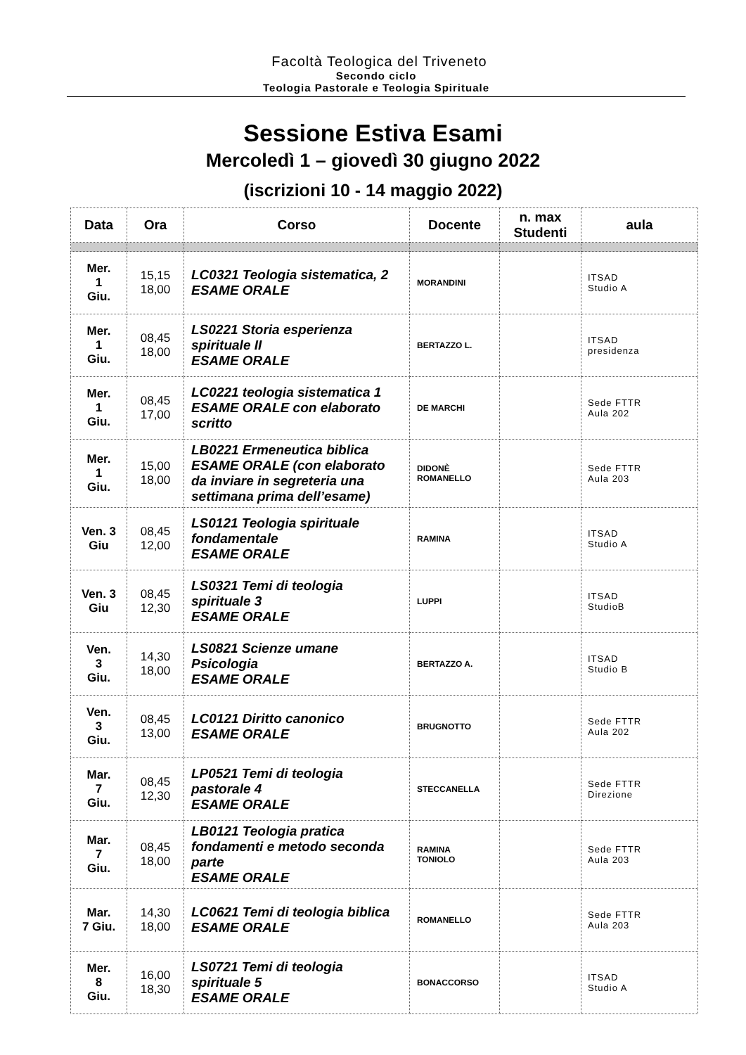Facoltà Teologica del Triveneto
Secondo ciclo
Teologia Pastorale e Teologia Spirituale
Sessione Estiva Esami
Mercoledì 1 – giovedì 30 giugno 2022
(iscrizioni 10 - 14 maggio 2022)
| Data | Ora | Corso | Docente | n. max Studenti | aula |
| --- | --- | --- | --- | --- | --- |
| Mer. 1 Giu. | 15,15 18,00 | LC0321 Teologia sistematica, 2 ESAME ORALE | MORANDINI | | ITSAD Studio A |
| Mer. 1 Giu. | 08,45 18,00 | LS0221 Storia esperienza spirituale II ESAME ORALE | BERTAZZO L. | | ITSAD presidenza |
| Mer. 1 Giu. | 08,45 17,00 | LC0221 teologia sistematica 1 ESAME ORALE con elaborato scritto | DE MARCHI | | Sede FTTR Aula 202 |
| Mer. 1 Giu. | 15,00 18,00 | LB0221 Ermeneutica biblica ESAME ORALE (con elaborato da inviare in segreteria una settimana prima dell’esame) | DIDONÈ ROMANELLO | | Sede FTTR Aula 203 |
| Ven. 3 Giu | 08,45 12,00 | LS0121 Teologia spirituale fondamentale ESAME ORALE | RAMINA | | ITSAD Studio A |
| Ven. 3 Giu | 08,45 12,30 | LS0321 Temi di teologia spirituale 3 ESAME ORALE | LUPPI | | ITSAD StudioB |
| Ven. 3 Giu. | 14,30 18,00 | LS0821 Scienze umane Psicologia ESAME ORALE | BERTAZZO A. | | ITSAD Studio B |
| Ven. 3 Giu. | 08,45 13,00 | LC0121 Diritto canonico ESAME ORALE | BRUGNOTTO | | Sede FTTR Aula 202 |
| Mar. 7 Giu. | 08,45 12,30 | LP0521 Temi di teologia pastorale 4 ESAME ORALE | STECCANELLA | | Sede FTTR Direzione |
| Mar. 7 Giu. | 08,45 18,00 | LB0121 Teologia pratica fondamenti e metodo seconda parte ESAME ORALE | RAMINA TONIOLO | | Sede FTTR Aula 203 |
| Mar. 7 Giu. | 14,30 18,00 | LC0621 Temi di teologia biblica ESAME ORALE | ROMANELLO | | Sede FTTR Aula 203 |
| Mer. 8 Giu. | 16,00 18,30 | LS0721 Temi di teologia spirituale 5 ESAME ORALE | BONACCORSO | | ITSAD Studio A |